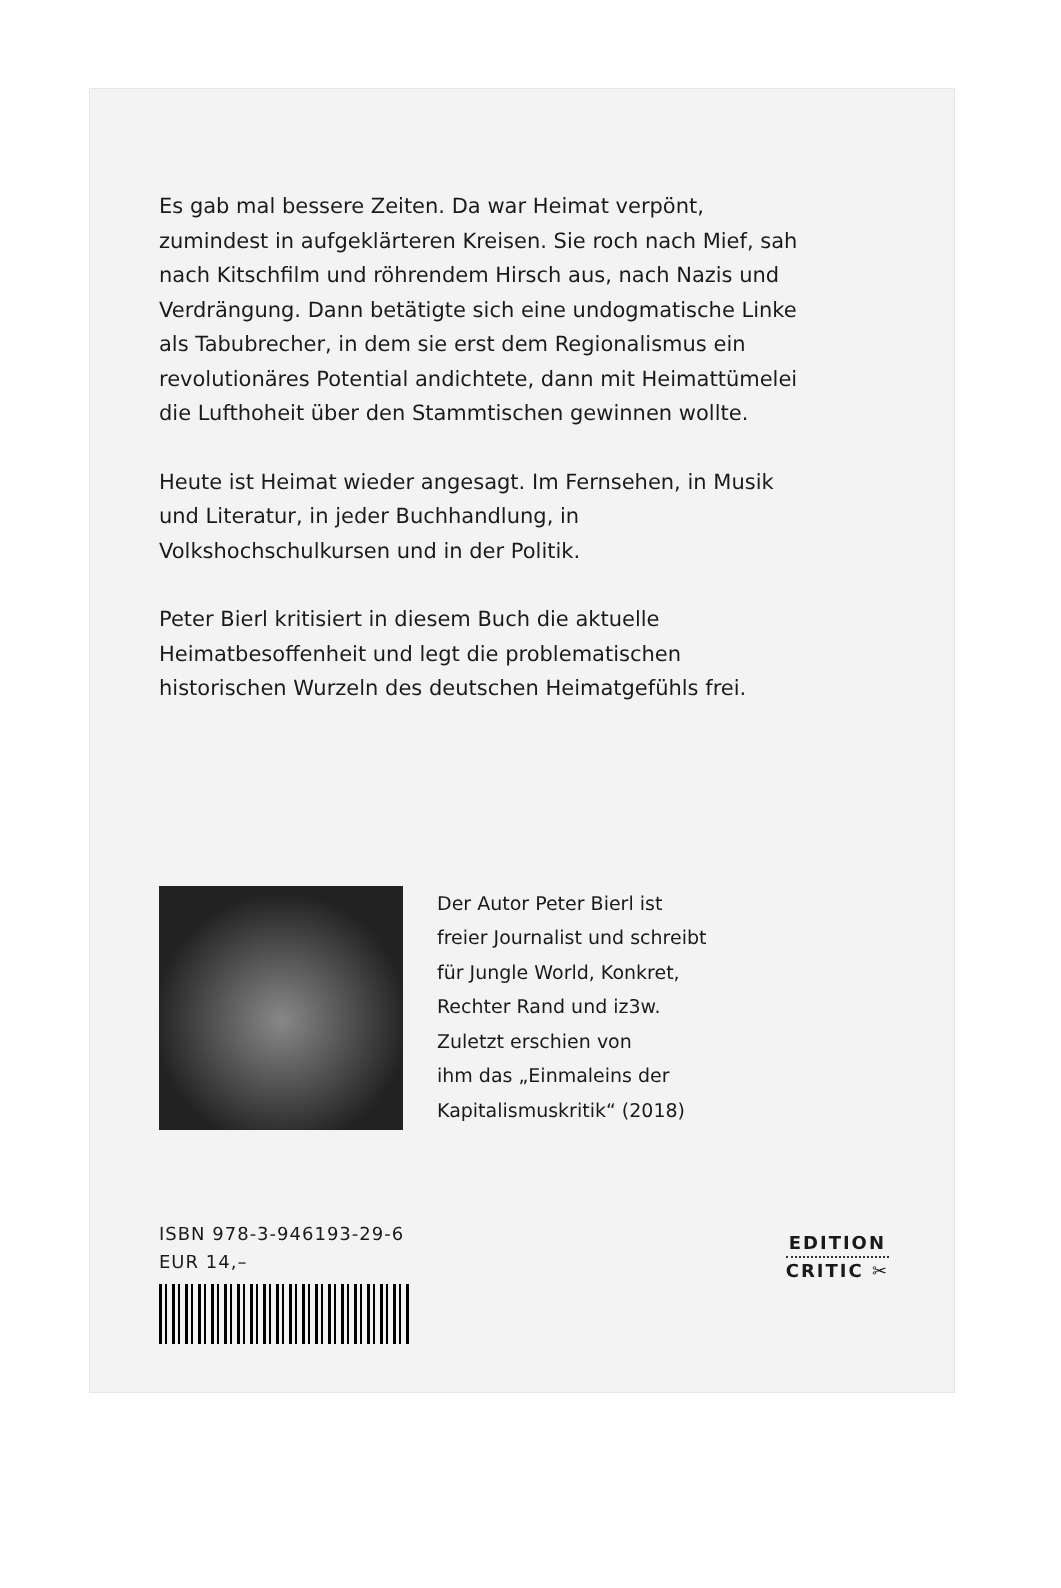Es gab mal bessere Zeiten. Da war Heimat verpönt, zumindest in aufgeklärteren Kreisen. Sie roch nach Mief, sah nach Kitschfilm und röhrendem Hirsch aus, nach Nazis und Verdrängung. Dann betätigte sich eine undogmatische Linke als Tabubrecher, in dem sie erst dem Regionalismus ein revolutionäres Potential andichtete, dann mit Heimattümelei die Lufthoheit über den Stammtischen gewinnen wollte.
Heute ist Heimat wieder angesagt. Im Fernsehen, in Musik und Literatur, in jeder Buchhandlung, in Volkshochschulkursen und in der Politik.
Peter Bierl kritisiert in diesem Buch die aktuelle Heimatbesoffenheit und legt die problematischen historischen Wurzeln des deutschen Heimatgefühls frei.
Der Autor Peter Bierl ist
freier Journalist und schreibt
für Jungle World, Konkret,
Rechter Rand und iz3w.
Zuletzt erschien von
ihm das „Einmaleins der
Kapitalismuskritik“ (2018)
ISBN 978-3-946193-29-6
EUR 14,–
EDITION
CRITIC ✂